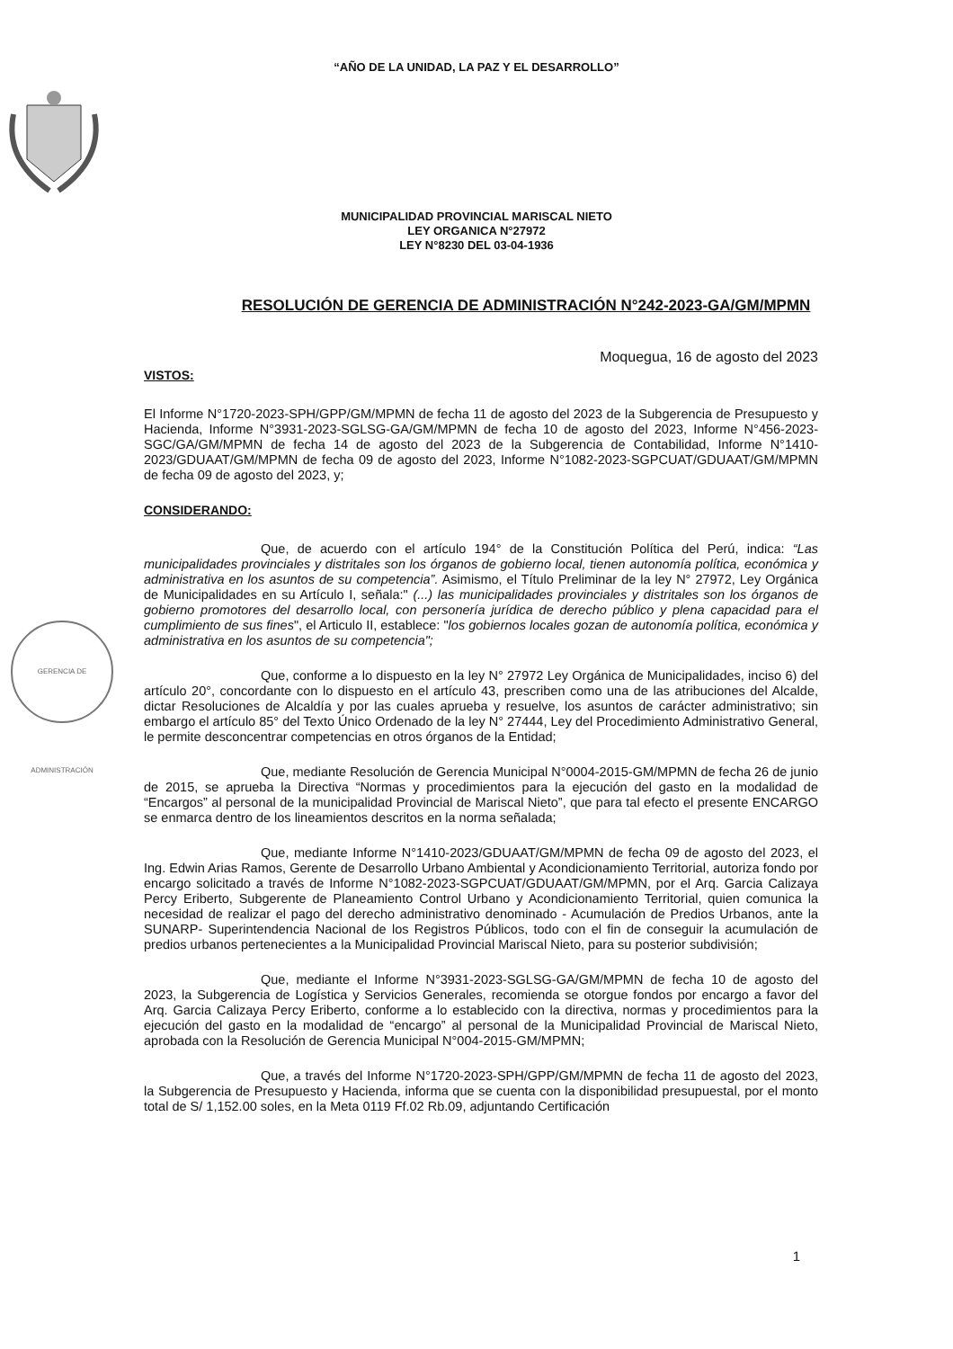“AÑO DE LA UNIDAD, LA PAZ Y EL DESARROLLO”
MUNICIPALIDAD PROVINCIAL MARISCAL NIETO
LEY ORGANICA N°27972
LEY N°8230 DEL 03-04-1936
RESOLUCIÓN DE GERENCIA DE ADMINISTRACIÓN N°242-2023-GA/GM/MPMN
Moquegua, 16 de agosto del 2023
VISTOS:
El Informe N°1720-2023-SPH/GPP/GM/MPMN de fecha 11 de agosto del 2023 de la Subgerencia de Presupuesto y Hacienda, Informe N°3931-2023-SGLSG-GA/GM/MPMN de fecha 10 de agosto del 2023, Informe N°456-2023-SGC/GA/GM/MPMN de fecha 14 de agosto del 2023 de la Subgerencia de Contabilidad, Informe N°1410-2023/GDUAAT/GM/MPMN de fecha 09 de agosto del 2023, Informe N°1082-2023-SGPCUAT/GDUAAT/GM/MPMN de fecha 09 de agosto del 2023, y;
CONSIDERANDO:
Que, de acuerdo con el artículo 194° de la Constitución Política del Perú, indica: “Las municipalidades provinciales y distritales son los órganos de gobierno local, tienen autonomía política, económica y administrativa en los asuntos de su competencia”. Asimismo, el Título Preliminar de la ley N° 27972, Ley Orgánica de Municipalidades en su Artículo I, señala:" (...) las municipalidades provinciales y distritales son los órganos de gobierno promotores del desarrollo local, con personería jurídica de derecho público y plena capacidad para el cumplimiento de sus fines", el Articulo II, establece: "los gobiernos locales gozan de autonomía política, económica y administrativa en los asuntos de su competencia";
Que, conforme a lo dispuesto en la ley N° 27972 Ley Orgánica de Municipalidades, inciso 6) del artículo 20°, concordante con lo dispuesto en el artículo 43, prescriben como una de las atribuciones del Alcalde, dictar Resoluciones de Alcaldía y por las cuales aprueba y resuelve, los asuntos de carácter administrativo; sin embargo el artículo 85° del Texto Único Ordenado de la ley N° 27444, Ley del Procedimiento Administrativo General, le permite desconcentrar competencias en otros órganos de la Entidad;
Que, mediante Resolución de Gerencia Municipal N°0004-2015-GM/MPMN de fecha 26 de junio de 2015, se aprueba la Directiva “Normas y procedimientos para la ejecución del gasto en la modalidad de “Encargos” al personal de la municipalidad Provincial de Mariscal Nieto”, que para tal efecto el presente ENCARGO se enmarca dentro de los lineamientos descritos en la norma señalada;
Que, mediante Informe N°1410-2023/GDUAAT/GM/MPMN de fecha 09 de agosto del 2023, el Ing. Edwin Arias Ramos, Gerente de Desarrollo Urbano Ambiental y Acondicionamiento Territorial, autoriza fondo por encargo solicitado a través de Informe N°1082-2023-SGPCUAT/GDUAAT/GM/MPMN, por el Arq. Garcia Calizaya Percy Eriberto, Subgerente de Planeamiento Control Urbano y Acondicionamiento Territorial, quien comunica la necesidad de realizar el pago del derecho administrativo denominado - Acumulación de Predios Urbanos, ante la SUNARP- Superintendencia Nacional de los Registros Públicos, todo con el fin de conseguir la acumulación de predios urbanos pertenecientes a la Municipalidad Provincial Mariscal Nieto, para su posterior subdivisión;
Que, mediante el Informe N°3931-2023-SGLSG-GA/GM/MPMN de fecha 10 de agosto del 2023, la Subgerencia de Logística y Servicios Generales, recomienda se otorgue fondos por encargo a favor del Arq. Garcia Calizaya Percy Eriberto, conforme a lo establecido con la directiva, normas y procedimientos para la ejecución del gasto en la modalidad de “encargo” al personal de la Municipalidad Provincial de Mariscal Nieto, aprobada con la Resolución de Gerencia Municipal N°004-2015-GM/MPMN;
Que, a través del Informe N°1720-2023-SPH/GPP/GM/MPMN de fecha 11 de agosto del 2023, la Subgerencia de Presupuesto y Hacienda, informa que se cuenta con la disponibilidad presupuestal, por el monto total de S/ 1,152.00 soles, en la Meta 0119 Ff.02 Rb.09, adjuntando Certificación
GERENCIA DE ADMINISTRACIÓN
1